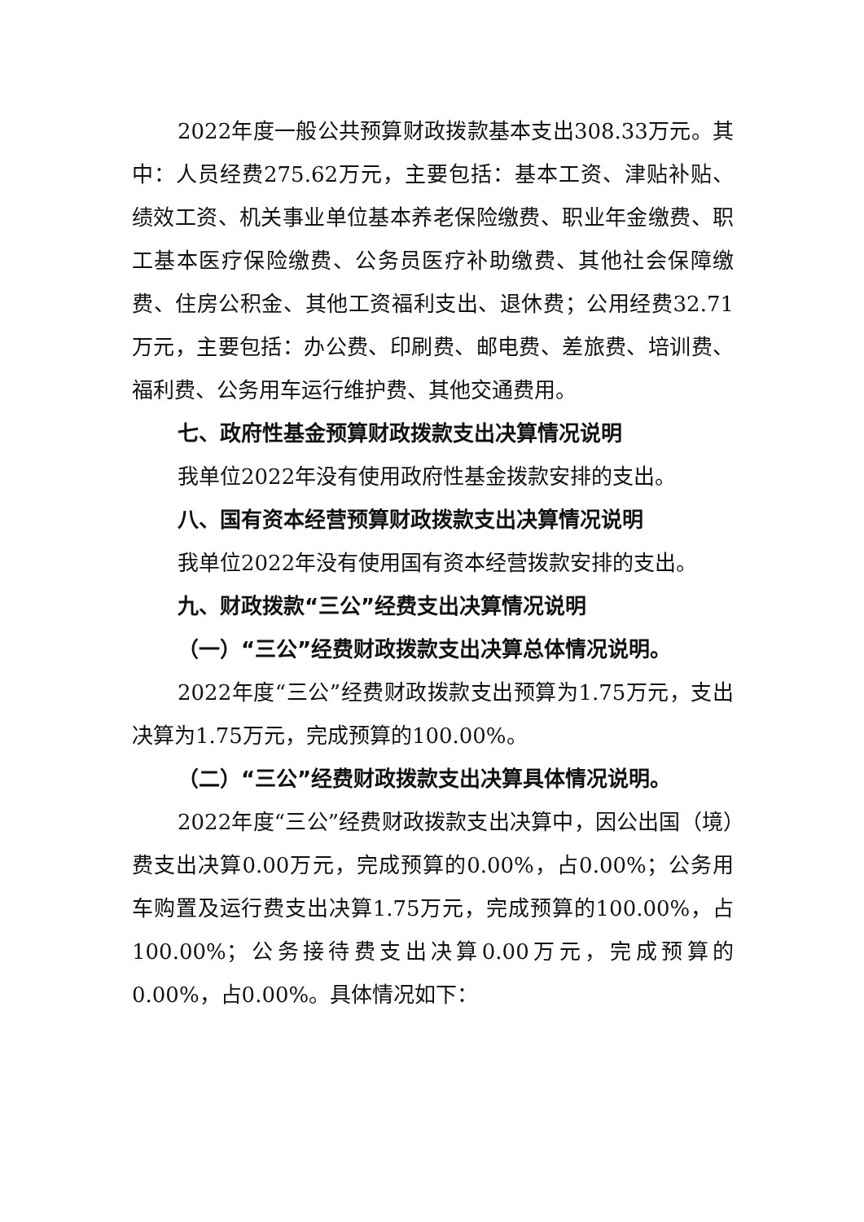2022年度一般公共预算财政拨款基本支出308.33万元。其中：人员经费275.62万元，主要包括：基本工资、津贴补贴、绩效工资、机关事业单位基本养老保险缴费、职业年金缴费、职工基本医疗保险缴费、公务员医疗补助缴费、其他社会保障缴费、住房公积金、其他工资福利支出、退休费；公用经费32.71万元，主要包括：办公费、印刷费、邮电费、差旅费、培训费、福利费、公务用车运行维护费、其他交通费用。
七、政府性基金预算财政拨款支出决算情况说明
我单位2022年没有使用政府性基金拨款安排的支出。
八、国有资本经营预算财政拨款支出决算情况说明
我单位2022年没有使用国有资本经营拨款安排的支出。
九、财政拨款“三公”经费支出决算情况说明
（一）“三公”经费财政拨款支出决算总体情况说明。
2022年度“三公”经费财政拨款支出预算为1.75万元，支出决算为1.75万元，完成预算的100.00%。
（二）“三公”经费财政拨款支出决算具体情况说明。
2022年度“三公”经费财政拨款支出决算中，因公出国（境）费支出决算0.00万元，完成预算的0.00%，占0.00%；公务用车购置及运行费支出决算1.75万元，完成预算的100.00%，占100.00%；公务接待费支出决算0.00万元，完成预算的0.00%，占0.00%。具体情况如下：